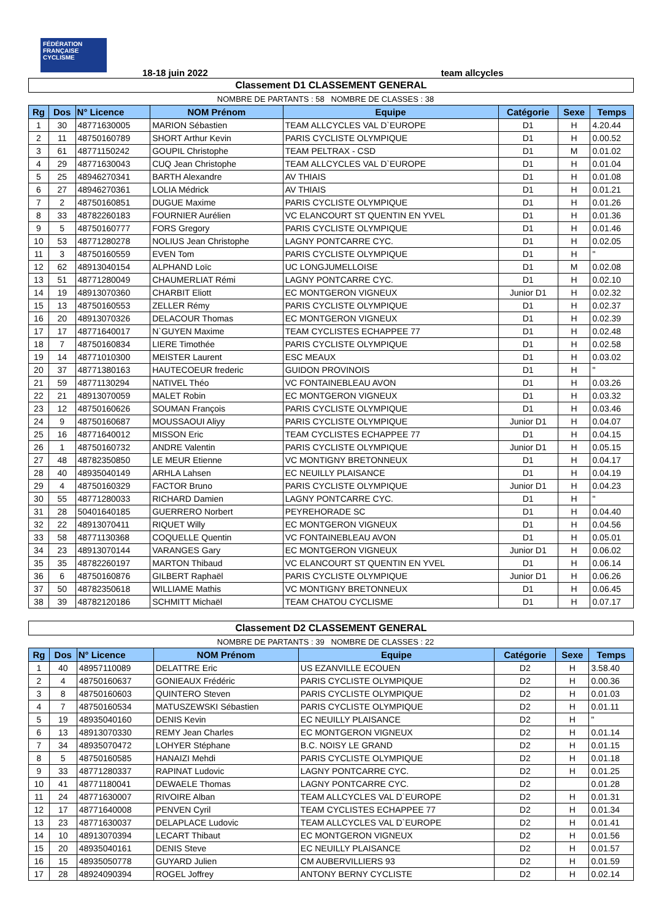FÉDÉRATION FRANÇAISE CYCLISME
18-18 juin 2022 team allcycles
Classement D1 CLASSEMENT GENERAL
NOMBRE DE PARTANTS : 58 NOMBRE DE CLASSES : 38
| Rg | Dos | N° Licence | NOM Prénom | Equipe | Catégorie | Sexe | Temps |
| --- | --- | --- | --- | --- | --- | --- | --- |
| 1 | 30 | 48771630005 | MARION Sébastien | TEAM ALLCYCLES VAL D`EUROPE | D1 | H | 4.20.44 |
| 2 | 11 | 48750160789 | SHORT Arthur Kevin | PARIS CYCLISTE OLYMPIQUE | D1 | H | 0.00.52 |
| 3 | 61 | 48771150242 | GOUPIL Christophe | TEAM PELTRAX - CSD | D1 | M | 0.01.02 |
| 4 | 29 | 48771630043 | CUQ Jean Christophe | TEAM ALLCYCLES VAL D`EUROPE | D1 | H | 0.01.04 |
| 5 | 25 | 48946270341 | BARTH Alexandre | AV THIAIS | D1 | H | 0.01.08 |
| 6 | 27 | 48946270361 | LOLIA Médrick | AV THIAIS | D1 | H | 0.01.21 |
| 7 | 2 | 48750160851 | DUGUE Maxime | PARIS CYCLISTE OLYMPIQUE | D1 | H | 0.01.26 |
| 8 | 33 | 48782260183 | FOURNIER Aurélien | VC ELANCOURT ST QUENTIN EN YVEL | D1 | H | 0.01.36 |
| 9 | 5 | 48750160777 | FORS Gregory | PARIS CYCLISTE OLYMPIQUE | D1 | H | 0.01.46 |
| 10 | 53 | 48771280278 | NOLIUS Jean Christophe | LAGNY PONTCARRE CYC. | D1 | H | 0.02.05 |
| 11 | 3 | 48750160559 | EVEN Tom | PARIS CYCLISTE OLYMPIQUE | D1 | H | " |
| 12 | 62 | 48913040154 | ALPHAND Loïc | UC LONGJUMELLOISE | D1 | M | 0.02.08 |
| 13 | 51 | 48771280049 | CHAUMERLIAT Rémi | LAGNY PONTCARRE CYC. | D1 | H | 0.02.10 |
| 14 | 19 | 48913070360 | CHARBIT Eliott | EC MONTGERON VIGNEUX | Junior D1 | H | 0.02.32 |
| 15 | 13 | 48750160553 | ZELLER Rémy | PARIS CYCLISTE OLYMPIQUE | D1 | H | 0.02.37 |
| 16 | 20 | 48913070326 | DELACOUR Thomas | EC MONTGERON VIGNEUX | D1 | H | 0.02.39 |
| 17 | 17 | 48771640017 | N`GUYEN Maxime | TEAM CYCLISTES ECHAPPEE 77 | D1 | H | 0.02.48 |
| 18 | 7 | 48750160834 | LIERE Timothée | PARIS CYCLISTE OLYMPIQUE | D1 | H | 0.02.58 |
| 19 | 14 | 48771010300 | MEISTER Laurent | ESC MEAUX | D1 | H | 0.03.02 |
| 20 | 37 | 48771380163 | HAUTECOEUR frederic | GUIDON PROVINOIS | D1 | H | " |
| 21 | 59 | 48771130294 | NATIVEL Théo | VC FONTAINEBLEAU AVON | D1 | H | 0.03.26 |
| 22 | 21 | 48913070059 | MALET Robin | EC MONTGERON VIGNEUX | D1 | H | 0.03.32 |
| 23 | 12 | 48750160626 | SOUMAN François | PARIS CYCLISTE OLYMPIQUE | D1 | H | 0.03.46 |
| 24 | 9 | 48750160687 | MOUSSAOUI Aliyy | PARIS CYCLISTE OLYMPIQUE | Junior D1 | H | 0.04.07 |
| 25 | 16 | 48771640012 | MISSON Eric | TEAM CYCLISTES ECHAPPEE 77 | D1 | H | 0.04.15 |
| 26 | 1 | 48750160732 | ANDRE Valentin | PARIS CYCLISTE OLYMPIQUE | Junior D1 | H | 0.05.15 |
| 27 | 48 | 48782350850 | LE MEUR Etienne | VC MONTIGNY BRETONNEUX | D1 | H | 0.04.17 |
| 28 | 40 | 48935040149 | ARHLA Lahsen | EC NEUILLY PLAISANCE | D1 | H | 0.04.19 |
| 29 | 4 | 48750160329 | FACTOR Bruno | PARIS CYCLISTE OLYMPIQUE | Junior D1 | H | 0.04.23 |
| 30 | 55 | 48771280033 | RICHARD Damien | LAGNY PONTCARRE CYC. | D1 | H | " |
| 31 | 28 | 50401640185 | GUERRERO Norbert | PEYREHORADE SC | D1 | H | 0.04.40 |
| 32 | 22 | 48913070411 | RIQUET Willy | EC MONTGERON VIGNEUX | D1 | H | 0.04.56 |
| 33 | 58 | 48771130368 | COQUELLE Quentin | VC FONTAINEBLEAU AVON | D1 | H | 0.05.01 |
| 34 | 23 | 48913070144 | VARANGES Gary | EC MONTGERON VIGNEUX | Junior D1 | H | 0.06.02 |
| 35 | 35 | 48782260197 | MARTON Thibaud | VC ELANCOURT ST QUENTIN EN YVEL | D1 | H | 0.06.14 |
| 36 | 6 | 48750160876 | GILBERT Raphaël | PARIS CYCLISTE OLYMPIQUE | Junior D1 | H | 0.06.26 |
| 37 | 50 | 48782350618 | WILLIAME Mathis | VC MONTIGNY BRETONNEUX | D1 | H | 0.06.45 |
| 38 | 39 | 48782120186 | SCHMITT Michaël | TEAM CHATOU CYCLISME | D1 | H | 0.07.17 |
Classement D2 CLASSEMENT GENERAL
NOMBRE DE PARTANTS : 39 NOMBRE DE CLASSES : 22
| Rg | Dos | N° Licence | NOM Prénom | Equipe | Catégorie | Sexe | Temps |
| --- | --- | --- | --- | --- | --- | --- | --- |
| 1 | 40 | 48957110089 | DELATTRE Eric | US EZANVILLE ECOUEN | D2 | H | 3.58.40 |
| 2 | 4 | 48750160637 | GONIEAUX Frédéric | PARIS CYCLISTE OLYMPIQUE | D2 | H | 0.00.36 |
| 3 | 8 | 48750160603 | QUINTERO Steven | PARIS CYCLISTE OLYMPIQUE | D2 | H | 0.01.03 |
| 4 | 7 | 48750160534 | MATUSZEWSKI Sébastien | PARIS CYCLISTE OLYMPIQUE | D2 | H | 0.01.11 |
| 5 | 19 | 48935040160 | DENIS Kevin | EC NEUILLY PLAISANCE | D2 | H | " |
| 6 | 13 | 48913070330 | REMY Jean Charles | EC MONTGERON VIGNEUX | D2 | H | 0.01.14 |
| 7 | 34 | 48935070472 | LOHYER Stéphane | B.C. NOISY LE GRAND | D2 | H | 0.01.15 |
| 8 | 5 | 48750160585 | HANAIZI Mehdi | PARIS CYCLISTE OLYMPIQUE | D2 | H | 0.01.18 |
| 9 | 33 | 48771280337 | RAPINAT Ludovic | LAGNY PONTCARRE CYC. | D2 | H | 0.01.25 |
| 10 | 41 | 48771180041 | DEWAELE Thomas | LAGNY PONTCARRE CYC. | D2 | | 0.01.28 |
| 11 | 24 | 48771630007 | RIVOIRE Alban | TEAM ALLCYCLES VAL D`EUROPE | D2 | H | 0.01.31 |
| 12 | 17 | 48771640008 | PENVEN Cyril | TEAM CYCLISTES ECHAPPEE 77 | D2 | H | 0.01.34 |
| 13 | 23 | 48771630037 | DELAPLACE Ludovic | TEAM ALLCYCLES VAL D`EUROPE | D2 | H | 0.01.41 |
| 14 | 10 | 48913070394 | LECART Thibaut | EC MONTGERON VIGNEUX | D2 | H | 0.01.56 |
| 15 | 20 | 48935040161 | DENIS Steve | EC NEUILLY PLAISANCE | D2 | H | 0.01.57 |
| 16 | 15 | 48935050778 | GUYARD Julien | CM AUBERVILLIERS 93 | D2 | H | 0.01.59 |
| 17 | 28 | 48924090394 | ROGEL Joffrey | ANTONY BERNY CYCLISTE | D2 | H | 0.02.14 |